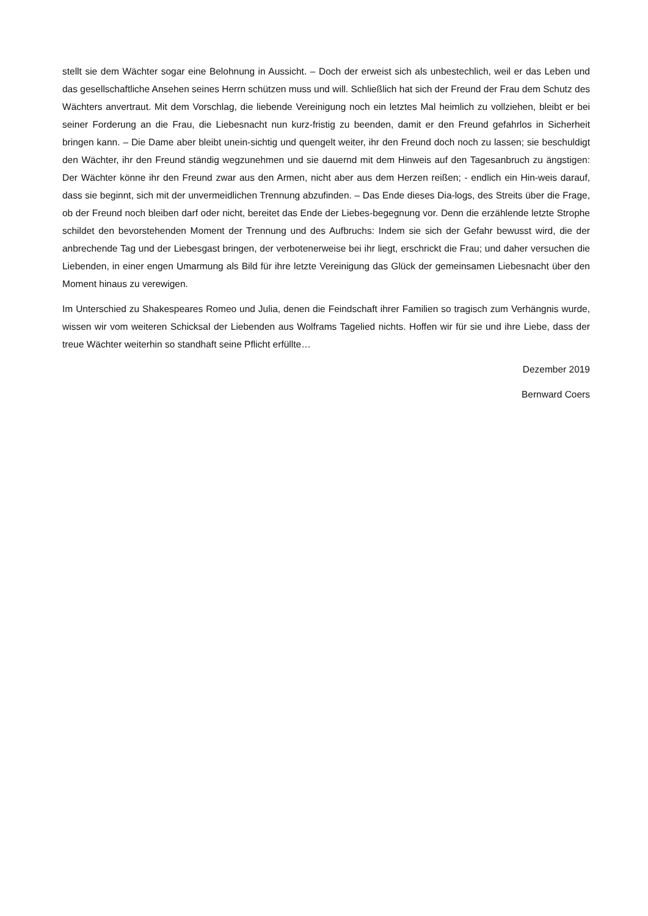stellt sie dem Wächter sogar eine Belohnung in Aussicht. – Doch der erweist sich als unbestechlich, weil er das Leben und das gesellschaftliche Ansehen seines Herrn schützen muss und will. Schließlich hat sich der Freund der Frau dem Schutz des Wächters anvertraut. Mit dem Vorschlag, die liebende Vereinigung noch ein letztes Mal heimlich zu vollziehen, bleibt er bei seiner Forderung an die Frau, die Liebesnacht nun kurz-fristig zu beenden, damit er den Freund gefahrlos in Sicherheit bringen kann. – Die Dame aber bleibt unein-sichtig und quengelt weiter, ihr den Freund doch noch zu lassen; sie beschuldigt den Wächter, ihr den Freund ständig wegzunehmen und sie dauernd mit dem Hinweis auf den Tagesanbruch zu ängstigen: Der Wächter könne ihr den Freund zwar aus den Armen, nicht aber aus dem Herzen reißen; - endlich ein Hin-weis darauf, dass sie beginnt, sich mit der unvermeidlichen Trennung abzufinden. – Das Ende dieses Dia-logs, des Streits über die Frage, ob der Freund noch bleiben darf oder nicht, bereitet das Ende der Liebes-begegnung vor. Denn die erzählende letzte Strophe schildet den bevorstehenden Moment der Trennung und des Aufbruchs: Indem sie sich der Gefahr bewusst wird, die der anbrechende Tag und der Liebesgast bringen, der verbotenerweise bei ihr liegt, erschrickt die Frau; und daher versuchen die Liebenden, in einer engen Umarmung als Bild für ihre letzte Vereinigung das Glück der gemeinsamen Liebesnacht über den Moment hinaus zu verewigen.
Im Unterschied zu Shakespeares Romeo und Julia, denen die Feindschaft ihrer Familien so tragisch zum Verhängnis wurde, wissen wir vom weiteren Schicksal der Liebenden aus Wolframs Tagelied nichts. Hoffen wir für sie und ihre Liebe, dass der treue Wächter weiterhin so standhaft seine Pflicht erfüllte…
Dezember 2019
Bernward Coers